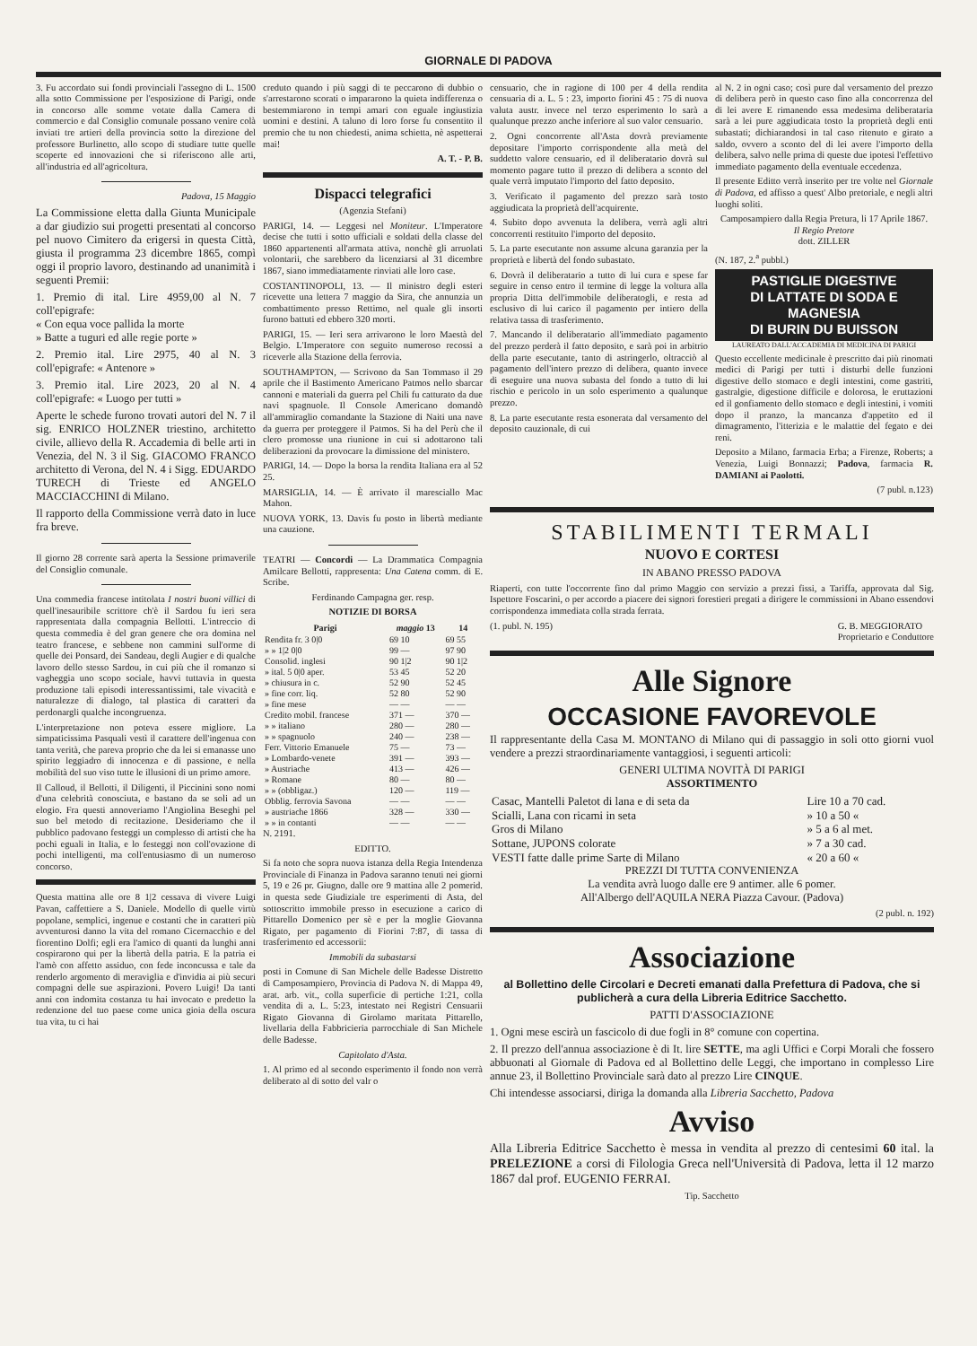GIORNALE DI PADOVA
3. Fu accordato sui fondi provinciali l'assegno di L. 1500 alla sotto Commissione per l'esposizione di Parigi, onde in concorso alle somme votate dalla Camera di commercio e dal Consiglio comunale possano venire colà inviati tre artieri della provincia sotto la direzione del professore Burlinetto, allo scopo di studiare tutte quelle scoperte ed innovazioni che si riferiscono alle arti, all'industria ed all'agricoltura.
Padova, 15 Maggio
La Commissione eletta dalla Giunta Municipale a dar giudizio sui progetti presentati al concorso pel nuovo Cimitero da erigersi in questa Città, giusta il programma 23 dicembre 1865, compì oggi il proprio lavoro, destinando ad unanimità i seguenti Premii:
1. Premio di ital. Lire 4959,00 al N. 7 coll'epigrafe:
« Con equa voce pallida la morte
» Batte a tuguri ed alle regie porte »
2. Premio ital. Lire 2975, 40 al N. 3 coll'epigrafe: « Antenore »
3. Premio ital. Lire 2023, 20 al N. 4 coll'epigrafe: « Luogo per tutti »
Aperte le schede furono trovati autori del N. 7 il sig. ENRICO HOLZNER triestino, architetto civile, allievo della R. Accademia di belle arti in Venezia, del N. 3 il Sig. GIACOMO FRANCO architetto di Verona, del N. 4 i Sigg. EDUARDO TURECH di Trieste ed ANGELO MACCIACCHINI di Milano.
Il rapporto della Commissione verrà dato in luce fra breve.
Il giorno 28 corrente sarà aperta la Sessione primaverile del Consiglio comunale.
Una commedia francese intitolata I nostri buoni villici di quell'inesauribile scrittore ch'è il Sardou fu ieri sera rappresentata dalla compagnia Bellotti. L'intreccio di questa commedia è del gran genere che ora domina nel teatro francese, e sebbene non cammini sull'orme di quelle dei Ponsard, dei Sandeau, degli Augier e di qualche lavoro dello stesso Sardou, in cui più che il romanzo si vagheggia uno scopo sociale, havvi tuttavia in questa produzione tali episodi interessantissimi, tale vivacità e naturalezze di dialogo, tal plastica di caratteri da perdonargli qualche incongruenza.
L'interpretazione non poteva essere migliore. La simpaticissima Pasquali vestì il carattere dell'ingenua con tanta verità, che pareva proprio che da lei si emanasse uno spirito leggiadro di innocenza e di passione, e nella mobilità del suo viso tutte le illusioni di un primo amore.
Il Calloud, il Bellotti, il Diligenti, il Piccinini sono nomi d'una celebrità conosciuta, e bastano da se soli ad un elogio. Fra questi annoveriamo l'Angiolina Beseghi pel suo bel metodo di recitazione. Desideriamo che il pubblico padovano festeggi un complesso di artisti che ha pochi eguali in Italia, e lo festeggi non coll'ovazione di pochi intelligenti, ma coll'entusiasmo di un numeroso concorso.
Questa mattina alle ore 8 1|2 cessava di vivere Luigi Pavan, caffettiere a S. Daniele. Modello di quelle virtù popolane, semplici, ingenue e costanti che in caratteri più avventurosi danno la vita del romano Cicernacchio e del fiorentino Dolfi; egli era l'amico di quanti da lunghi anni cospirarono qui per la libertà della patria. E la patria ei l'amò con affetto assiduo, con fede inconcussa e tale da renderlo argomento di meraviglia e d'invidia ai più securi compagni delle sue aspirazioni. Povero Luigi! Da tanti anni con indomita costanza tu hai invocato e predetto la redenzione del tuo paese come unica gioia della oscura tua vita, tu ci hai
creduto quando i più saggi di te peccarono di dubbio o s'arrestarono scorati o impararono la quieta indifferenza o bestemmiarono in tempi amari con eguale ingiustizia uomini e destini. A taluno di loro forse fu consentito il premio che tu non chiedesti, anima schietta, nè aspetterai mai!
A. T. - P. B.
Dispacci telegrafici
(Agenzia Stefani)
PARIGI, 14. — Leggesi nel Moniteur. L'Imperatore decise che tutti i sotto ufficiali e soldati della classe del 1860 appartenenti all'armata attiva, nonchè gli arruolati volontarii, che sarebbero da licenziarsi al 31 dicembre 1867, siano immediatamente rinviati alle loro case.
COSTANTINOPOLI, 13. — Il ministro degli esteri ricevette una lettera 7 maggio da Sira, che annunzia un combattimento presso Rettimo, nel quale gli insorti furono battuti ed ebbero 320 morti.
PARIGI, 15. — Ieri sera arrivarono le loro Maestà del Belgio. L'Imperatore con seguito numeroso recossi a riceverle alla Stazione della ferrovia.
SOUTHAMPTON, — Scrivono da San Tommaso il 29 aprile che il Bastimento Americano Patmos nello sbarcar cannoni e materiali da guerra pel Chili fu catturato da due navi spagnuole. Il Console Americano domandò all'ammiraglio comandante la Stazione di Naiti una nave da guerra per proteggere il Patmos. Si ha del Perù che il clero promosse una riunione in cui si adottarono tali deliberazioni da provocare la dimissione del ministero.
PARIGI, 14. — Dopo la borsa la rendita Italiana era al 52 25.
MARSIGLIA, 14. — È arrivato il maresciallo Mac Mahon.
NUOVA YORK, 13. Davis fu posto in libertà mediante una cauzione.
TEATRI — Concordi — La Drammatica Compagnia Amilcare Bellotti, rappresenta: Una Catena comm. di E. Scribe.
Ferdinando Campagna ger. resp.
NOTIZIE DI BORSA
| Parigi | maggio 13 | 14 |
| --- | --- | --- |
| Rendita fr. 3 0/0 | 69 10 | 69 55 |
| » » 1/2 0/0 | 99 — | 97 90 |
| Consolid. inglesi | 90 1/2 | 90 1/2 |
| » ital. 5 0/0 aper. | 53 45 | 52 20 |
| » chiusura in c. | 52 90 | 52 45 |
| » fine corr. liq. | 52 80 | 52 90 |
| » fine mese | — — | — — |
| Credito mobil. francese | 371 — | 370 — |
| » » italiano | 280 — | 280 — |
| » » spagnuolo | 240 — | 238 — |
| Ferr. Vittorio Emanuele | 75 — | 73 — |
| » Lombardo-venete | 391 — | 393 — |
| » Austriache | 413 — | 426 — |
| » Romane | 80 — | 80 — |
| » » (obbligaz.) | 120 — | 119 — |
| Obblig. ferrovia Savona | — — | — — |
| » austriache 1866 | 328 — | 330 — |
| » » in contanti | — — | — — |
N. 2191.
EDITTO.
Si fa noto che sopra nuova istanza della Regia Intendenza Provinciale di Finanza in Padova saranno tenuti nei giorni 5, 19 e 26 pr. Giugno, dalle ore 9 mattina alle 2 pomerid. in questa sede Giudiziale tre esperimenti di Asta, del sottoscritto immobile presso in esecuzione a carico di Pittarello Domenico per sè e per la moglie Giovanna Rigato, per pagamento di Fiorini 7:87, di tassa di trasferimento ed accessorii:
Immobili da subastarsi
posti in Comune di San Michele delle Badesse Distretto di Camposampiero, Provincia di Padova N. di Mappa 49, arat. arb. vit., colla superficie di pertiche 1:21, colla vendita di a. L. 5:23, intestato nei Registri Censuarii Rigato Giovanna di Girolamo maritata Pittarello, livellaria della Fabbricieria parrocchiale di San Michele delle Badesse.
Capitolato d'Asta.
1. Al primo ed al secondo esperimento il fondo non verrà deliberato al di sotto del valr o
censuario, che in ragione di 100 per 4 della rendita censuaria di a. L. 5 : 23, importo fiorini 45 : 75 di nuova valuta austr. invece nel terzo esperimento lo sarà a qualunque prezzo anche inferiore al suo valor censuario.
2. Ogni concorrente all'Asta dovrà previamente depositare l'importo corrispondente alla metà del suddetto valore censuario, ed il deliberatario dovrà sul momento pagare tutto il prezzo di delibera a sconto del quale verrà imputato l'importo del fatto deposito.
3. Verificato il pagamento del prezzo sarà tosto aggiudicata la proprietà dell'acquirente.
4. Subito dopo avvenuta la delibera, verrà agli altri concorrenti restituito l'importo del deposito.
5. La parte esecutante non assume alcuna garanzia per la proprietà e libertà del fondo subastato.
6. Dovrà il deliberatario a tutto di lui cura e spese far seguire in censo entro il termine di legge la voltura alla propria Ditta dell'immobile deliberatogli, e resta ad esclusivo di lui carico il pagamento per intiero della relativa tassa di trasferimento.
7. Mancando il deliberatario all'immediato pagamento del prezzo perderà il fatto deposito, e sarà poi in arbitrio della parte esecutante, tanto di astringerlo, oltracciò al pagamento dell'intero prezzo di delibera, quanto invece di eseguire una nuova subasta del fondo a tutto di lui rischio e pericolo in un solo esperimento a qualunque prezzo.
8. La parte esecutante resta esonerata dal versamento del deposito cauzionale, di cui
al N. 2 in ogni caso; così pure dal versamento del prezzo di delibera però in questo caso fino alla concorrenza del di lei avere E rimanendo essa medesima deliberataria sarà a lei pure aggiudicata tosto la proprietà degli enti subastati; dichiarandosi in tal caso ritenuto e girato a saldo, ovvero a sconto del di lei avere l'importo della delibera, salvo nelle prima di queste due ipotesi l'effettivo immediato pagamento della eventuale eccedenza.
Il presente Editto verrà inserito per tre volte nel Giornale di Padova, ed affisso a quest' Albo pretoriale, e negli altri luoghi soliti.
Camposampiero dalla Regia Pretura, li 17 Aprile 1867.
Il Regio Pretore
dott. ZILLER
(N. 187, 2.<sup>a</sup> pubbl.)
PASTIGLIE DIGESTIVE
DI LATTATE DI SODA E MAGNESIA
DI BURIN DU BUISSON
LAUREATO DALL'ACCADEMIA DI MEDICINA DI PARIGI
Questo eccellente medicinale è prescritto dai più rinomati medici di Parigi per tutti i disturbi delle funzioni digestive dello stomaco e degli intestini, come gastriti, gastralgie, digestione difficile e dolorosa, le eruttazioni ed il gonfiamento dello stomaco e degli intestini, i vomiti dopo il pranzo, la mancanza d'appetito ed il dimagramento, l'itterizia e le malattie del fegato e dei reni.
Deposito a Milano, farmacia Erba; a Firenze, Roberts; a Venezia, Luigi Bonnazzi; Padova, farmacia R. DAMIANI ai Paolotti.
(7 publ. n.123)
STABILIMENTI TERMALI
NUOVO E CORTESI
IN ABANO PRESSO PADOVA
Riaperti, con tutte l'occorrente fino dal primo Maggio con servizio a prezzi fissi, a Tariffa, approvata dal Sig. Ispettore Foscarini, o per accordo a piacere dei signori forestieri pregati a dirigere le commissioni in Abano essendovi corrispondenza immediata colla strada ferrata.
(1. publ. N. 195) G. B. MEGGIORATO
Proprietario e Conduttore
Alle Signore
OCCASIONE FAVOREVOLE
Il rappresentante della Casa M. MONTANO di Milano qui di passaggio in soli otto giorni vuol vendere a prezzi straordinariamente vantaggiosi, i seguenti articoli:
GENERI ULTIMA NOVITÀ DI PARIGI
ASSORTIMENTO
| Casac, Mantelli Paletot di lana e di seta da | Lire 10 a 70 cad. |
| Scialli, Lana con ricami in seta | » 10 a 50 « |
| Gros di Milano | » 5 a 6 al met. |
| Sottane, JUPONS colorate | » 7 a 30 cad. |
| VESTI fatte dalle prime Sarte di Milano | « 20 a 60 « |
PREZZI DI TUTTA CONVENIENZA
La vendita avrà luogo dalle ere 9 antimer. alle 6 pomer.
All'Albergo dell'AQUILA NERA Piazza Cavour. (Padova)
(2 publ. n. 192)
Associazione
al Bollettino delle Circolari e Decreti emanati dalla Prefettura di Padova, che si publicherà a cura della Libreria Editrice Sacchetto.
PATTI D'ASSOCIAZIONE
1. Ogni mese escirà un fascicolo di due fogli in 8° comune con copertina.
2. Il prezzo dell'annua associazione è di It. lire SETTE, ma agli Uffici e Corpi Morali che fossero abbuonati al Giornale di Padova ed al Bollettino delle Leggi, che importano in complesso Lire annue 23, il Bollettino Provinciale sarà dato al prezzo Lire CINQUE.
Chi intendesse associarsi, diriga la domanda alla Libreria Sacchetto, Padova
Avviso
Alla Libreria Editrice Sacchetto è messa in vendita al prezzo di centesimi 60 ital. la PRELEZIONE a corsi di Filologia Greca nell'Università di Padova, letta il 12 marzo 1867 dal prof. EUGENIO FERRAI.
Tip. Sacchetto